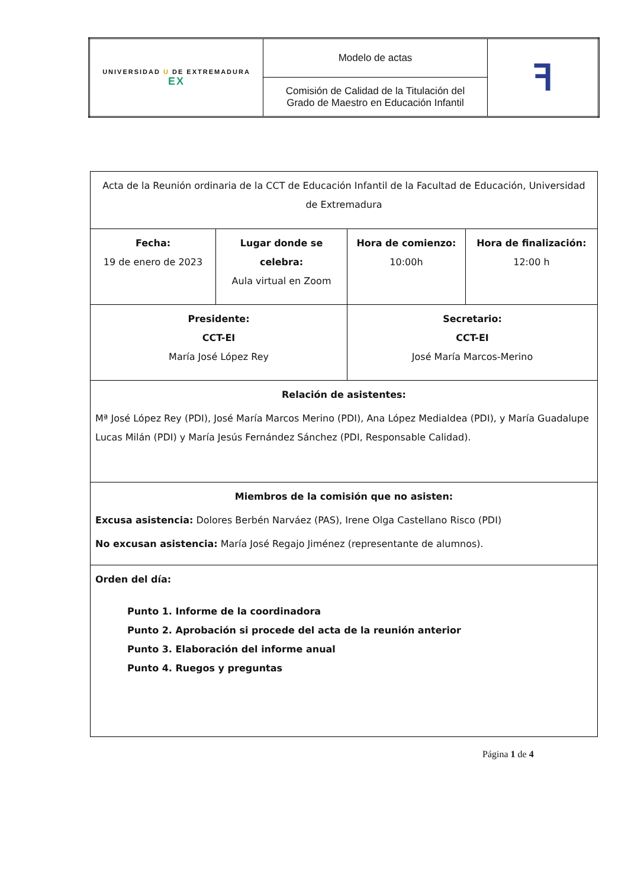| UNIVERSIDAD U DE EXTREMADURA EX | Modelo de actas | ꟻ |
| | Comisión de Calidad de la Titulación del Grado de Maestro en Educación Infantil | |
| Acta de la Reunión ordinaria de la CCT de Educación Infantil de la Facultad de Educación, Universidad de Extremadura | | | |
| Fecha: 19 de enero de 2023 | Lugar donde se celebra: Aula virtual en Zoom | Hora de comienzo: 10:00h | Hora de finalización: 12:00 h |
| Presidente: CCT-EI María José López Rey | | Secretario: CCT-EI José María Marcos-Merino | |
| Relación de asistentes: Mª José López Rey (PDI), José María Marcos Merino (PDI), Ana López Medialdea (PDI), y María Guadalupe Lucas Milán (PDI) y María Jesús Fernández Sánchez (PDI, Responsable Calidad). | | | |
| Miembros de la comisión que no asisten: Excusa asistencia: Dolores Berbén Narváez (PAS), Irene Olga Castellano Risco (PDI) No excusan asistencia: María José Regajo Jiménez (representante de alumnos). | | | |
| Orden del día: Punto 1. Informe de la coordinadora Punto 2. Aprobación si procede del acta de la reunión anterior Punto 3. Elaboración del informe anual Punto 4. Ruegos y preguntas | | | |
Página 1 de 4